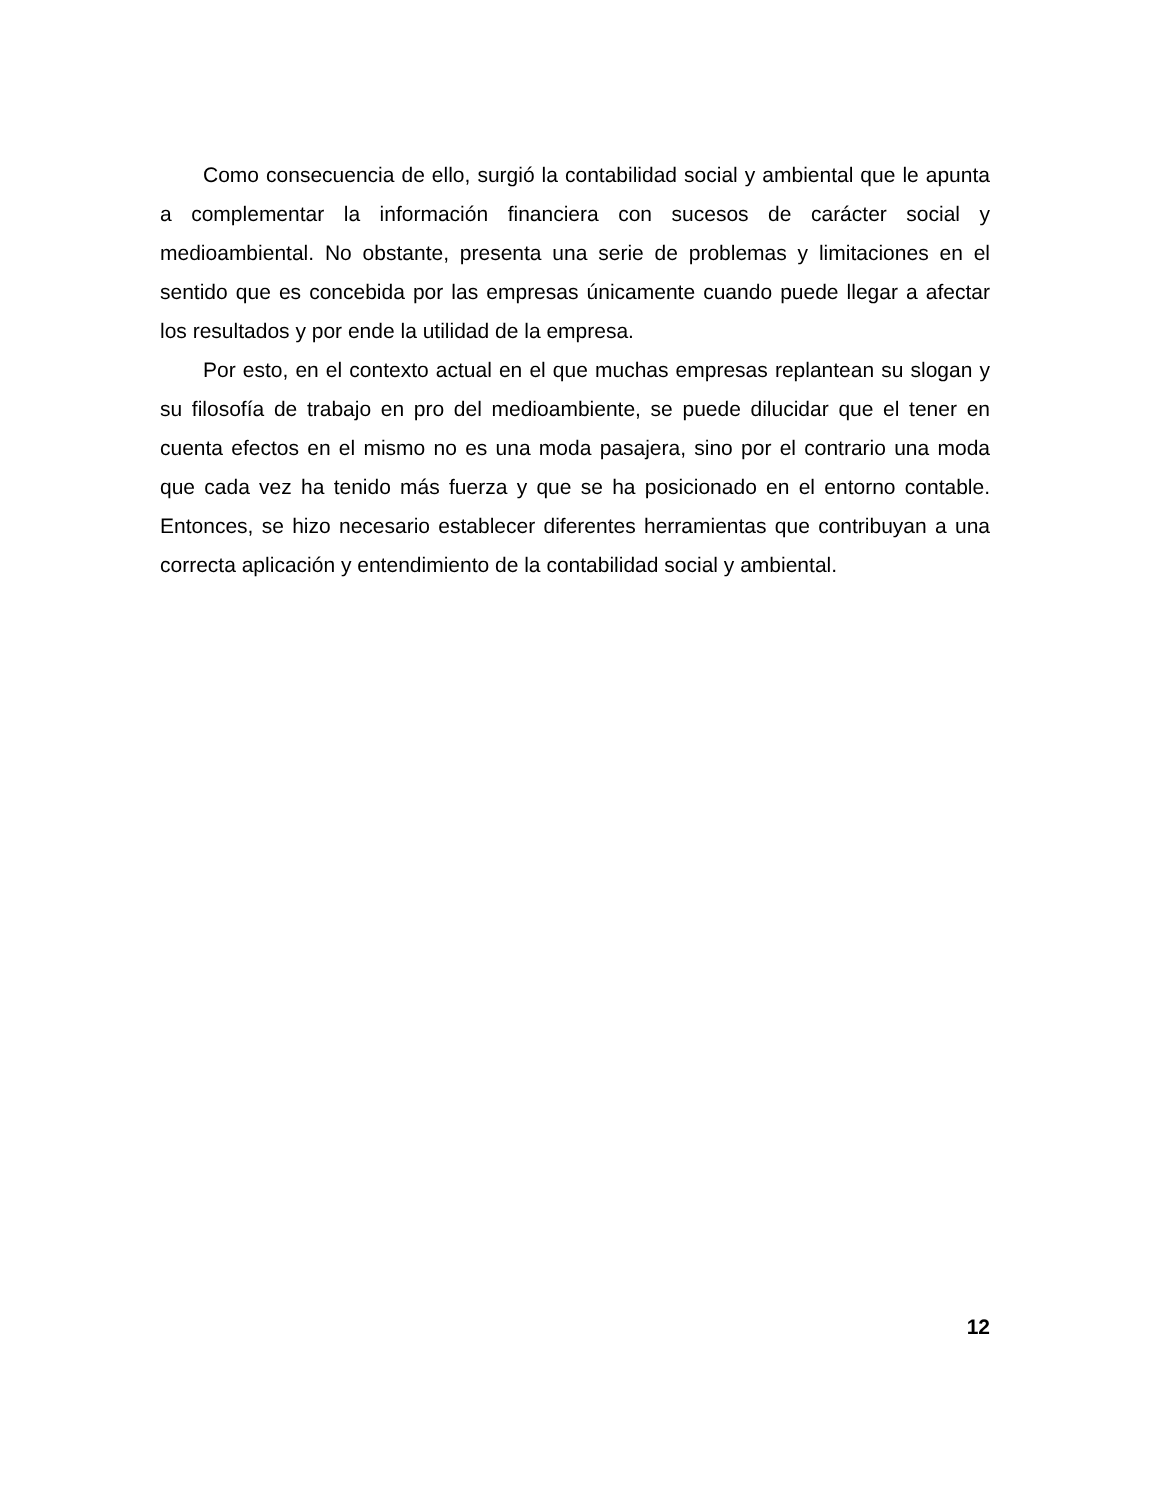Como consecuencia de ello, surgió la contabilidad social y ambiental que le apunta a complementar la información financiera con sucesos de carácter social y medioambiental. No obstante, presenta una serie de problemas y limitaciones en el sentido que es concebida por las empresas únicamente cuando puede llegar a afectar los resultados y por ende la utilidad de la empresa.
Por esto, en el contexto actual en el que muchas empresas replantean su slogan y su filosofía de trabajo en pro del medioambiente, se puede dilucidar que el tener en cuenta efectos en el mismo no es una moda pasajera, sino por el contrario una moda que cada vez ha tenido más fuerza y que se ha posicionado en el entorno contable. Entonces, se hizo necesario establecer diferentes herramientas que contribuyan a una correcta aplicación y entendimiento de la contabilidad social y ambiental.
12